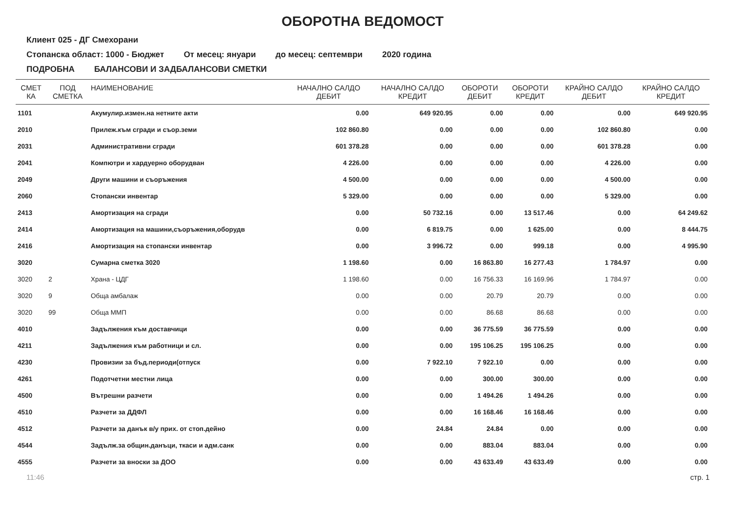ОБОРОТНА ВЕДОМОСТ
Клиент 025 - ДГ Смехорани
Стопанска област: 1000 - Бюджет От месец: януари до месец: септември 2020 година
ПОДРОБНА БАЛАНСОВИ И ЗАДБАЛАНСОВИ СМЕТКИ
| СМЕТ КА | ПОД СМЕТКА | НАИМЕНОВАНИЕ | НАЧАЛНО САЛДО ДЕБИТ | НАЧАЛНО САЛДО КРЕДИТ | ОБОРОТИ ДЕБИТ | ОБОРОТИ КРЕДИТ | КРАЙНО САЛДО ДЕБИТ | КРАЙНО САЛДО КРЕДИТ |
| --- | --- | --- | --- | --- | --- | --- | --- | --- |
| 1101 | | Акумулир.измен.на нетните акти | 0.00 | 649 920.95 | 0.00 | 0.00 | 0.00 | 649 920.95 |
| 2010 | | Прилеж.към сгради и съор.земи | 102 860.80 | 0.00 | 0.00 | 0.00 | 102 860.80 | 0.00 |
| 2031 | | Административни сгради | 601 378.28 | 0.00 | 0.00 | 0.00 | 601 378.28 | 0.00 |
| 2041 | | Компютри и хардуерно оборудван | 4 226.00 | 0.00 | 0.00 | 0.00 | 4 226.00 | 0.00 |
| 2049 | | Други машини и съоръжения | 4 500.00 | 0.00 | 0.00 | 0.00 | 4 500.00 | 0.00 |
| 2060 | | Стопански инвентар | 5 329.00 | 0.00 | 0.00 | 0.00 | 5 329.00 | 0.00 |
| 2413 | | Амортизация на сгради | 0.00 | 50 732.16 | 0.00 | 13 517.46 | 0.00 | 64 249.62 |
| 2414 | | Амортизация на машини,съоръжения,оборудв | 0.00 | 6 819.75 | 0.00 | 1 625.00 | 0.00 | 8 444.75 |
| 2416 | | Амортизация на стопански инвентар | 0.00 | 3 996.72 | 0.00 | 999.18 | 0.00 | 4 995.90 |
| 3020 | | Сумарна сметка 3020 | 1 198.60 | 0.00 | 16 863.80 | 16 277.43 | 1 784.97 | 0.00 |
| 3020 | 2 | Храна - ЦДГ | 1 198.60 | 0.00 | 16 756.33 | 16 169.96 | 1 784.97 | 0.00 |
| 3020 | 9 | Обща амбалаж | 0.00 | 0.00 | 20.79 | 20.79 | 0.00 | 0.00 |
| 3020 | 99 | Обща ММП | 0.00 | 0.00 | 86.68 | 86.68 | 0.00 | 0.00 |
| 4010 | | Задължения към доставчици | 0.00 | 0.00 | 36 775.59 | 36 775.59 | 0.00 | 0.00 |
| 4211 | | Задължения към работници и сл. | 0.00 | 0.00 | 195 106.25 | 195 106.25 | 0.00 | 0.00 |
| 4230 | | Провизии за бъд.периоди(отпуск | 0.00 | 7 922.10 | 7 922.10 | 0.00 | 0.00 | 0.00 |
| 4261 | | Подотчетни местни лица | 0.00 | 0.00 | 300.00 | 300.00 | 0.00 | 0.00 |
| 4500 | | Вътрешни разчети | 0.00 | 0.00 | 1 494.26 | 1 494.26 | 0.00 | 0.00 |
| 4510 | | Разчети за ДДФЛ | 0.00 | 0.00 | 16 168.46 | 16 168.46 | 0.00 | 0.00 |
| 4512 | | Разчети за данък в/у прих. от стоп.дейно | 0.00 | 24.84 | 24.84 | 0.00 | 0.00 | 0.00 |
| 4544 | | Задълж.за общин.данъци, ткаси и адм.санк | 0.00 | 0.00 | 883.04 | 883.04 | 0.00 | 0.00 |
| 4555 | | Разчети за вноски за ДОО | 0.00 | 0.00 | 43 633.49 | 43 633.49 | 0.00 | 0.00 |
11:46 стр. 1